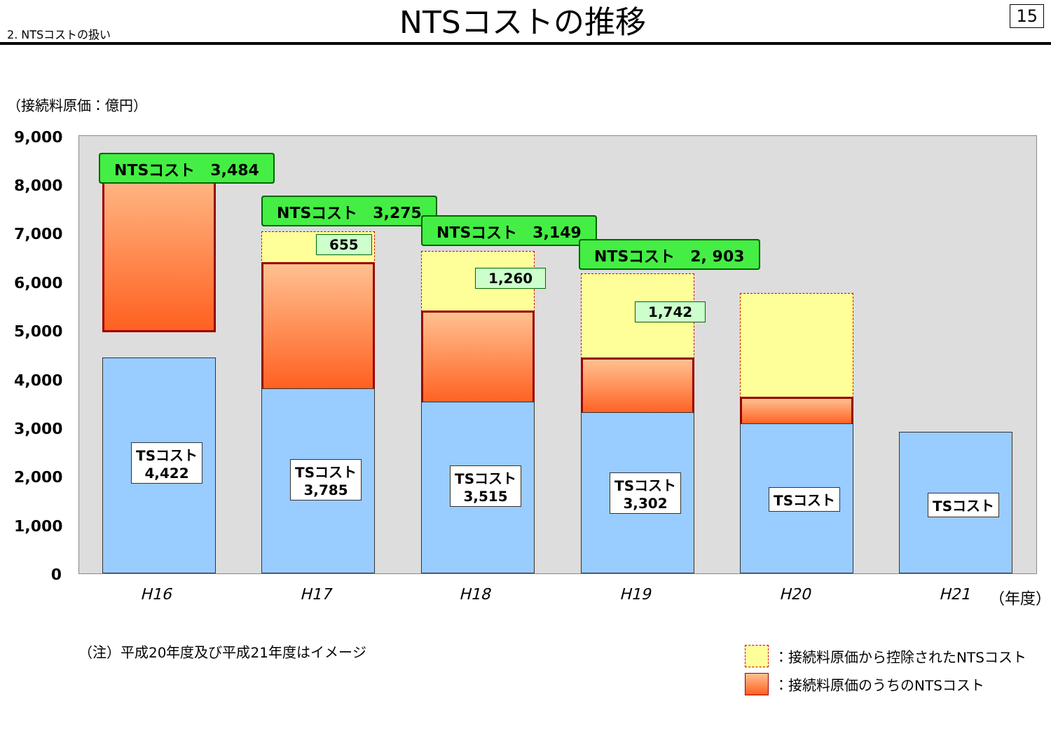2. NTSコストの扱い
NTSコストの推移
15
（接続料原価：億円）
9,000
8,000
7,000
6,000
5,000
4,000
3,000
2,000
1,000
0
TSコスト
4,422
TSコスト
3,785
TSコスト
3,515
TSコスト
3,302
TSコスト TSコスト
NTSコスト　3,484
655
NTSコスト　3,275
1,260
NTSコスト　3,149
1,742
NTSコスト　2, 903
H16 H17 H18 H19 H20 H21 （年度）
（注）平成20年度及び平成21年度はイメージ
：接続料原価から控除されたNTSコスト
：接続料原価のうちのNTSコスト